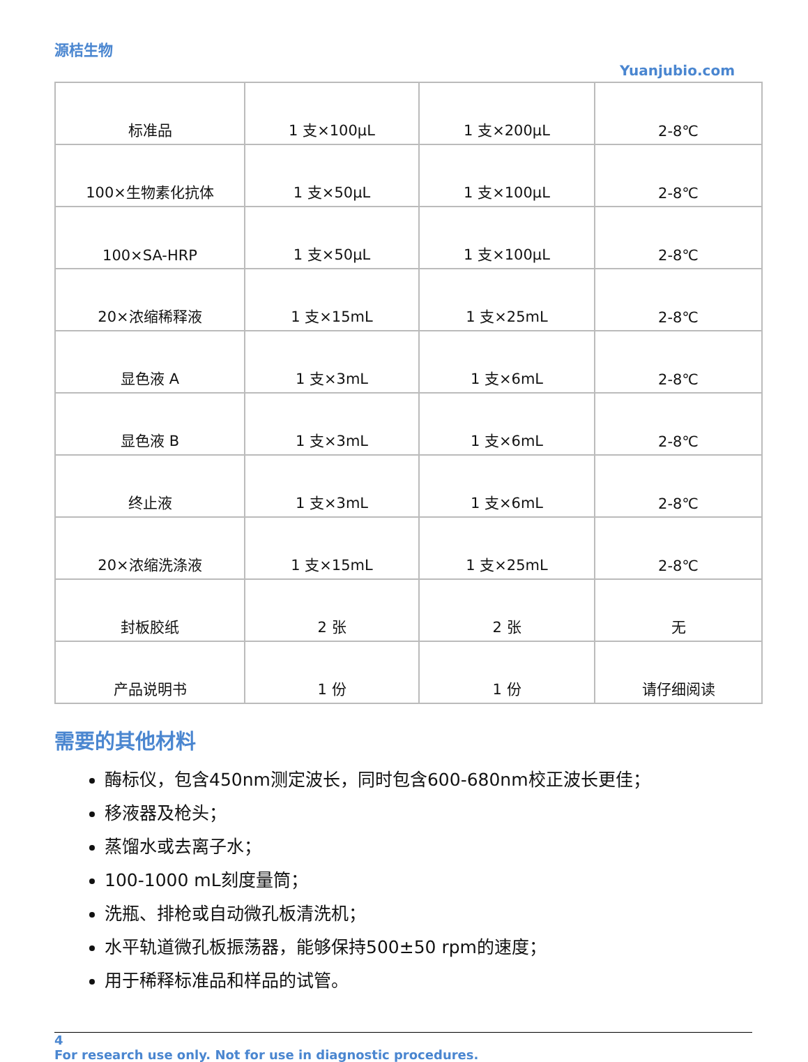源桔生物
Yuanjubio.com
| 标准品 | 1 支×100μL | 1 支×200μL | 2-8℃ |
| 100×生物素化抗体 | 1 支×50μL | 1 支×100μL | 2-8℃ |
| 100×SA-HRP | 1 支×50μL | 1 支×100μL | 2-8℃ |
| 20×浓缩稀释液 | 1 支×15mL | 1 支×25mL | 2-8℃ |
| 显色液 A | 1 支×3mL | 1 支×6mL | 2-8℃ |
| 显色液 B | 1 支×3mL | 1 支×6mL | 2-8℃ |
| 终止液 | 1 支×3mL | 1 支×6mL | 2-8℃ |
| 20×浓缩洗涤液 | 1 支×15mL | 1 支×25mL | 2-8℃ |
| 封板胶纸 | 2 张 | 2 张 | 无 |
| 产品说明书 | 1 份 | 1 份 | 请仔细阅读 |
需要的其他材料
酶标仪，包含450nm测定波长，同时包含600-680nm校正波长更佳；
移液器及枪头；
蒸馏水或去离子水；
100-1000 mL刻度量筒；
洗瓶、排枪或自动微孔板清洗机；
水平轨道微孔板振荡器，能够保持500±50 rpm的速度；
用于稀释标准品和样品的试管。
4
For research use only. Not for use in diagnostic procedures.